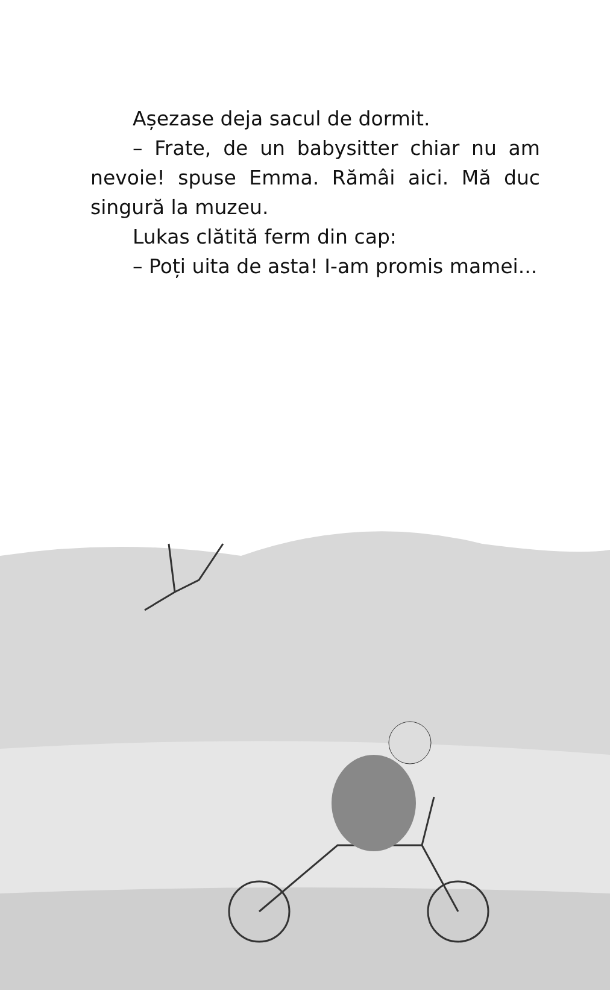Așezase deja sacul de dormit.
– Frate, de un babysitter chiar nu am nevoie! spuse Emma. Rămâi aici. Mă duc singură la muzeu.
Lukas clătită ferm din cap:
– Poți uita de asta! I-am promis mamei...